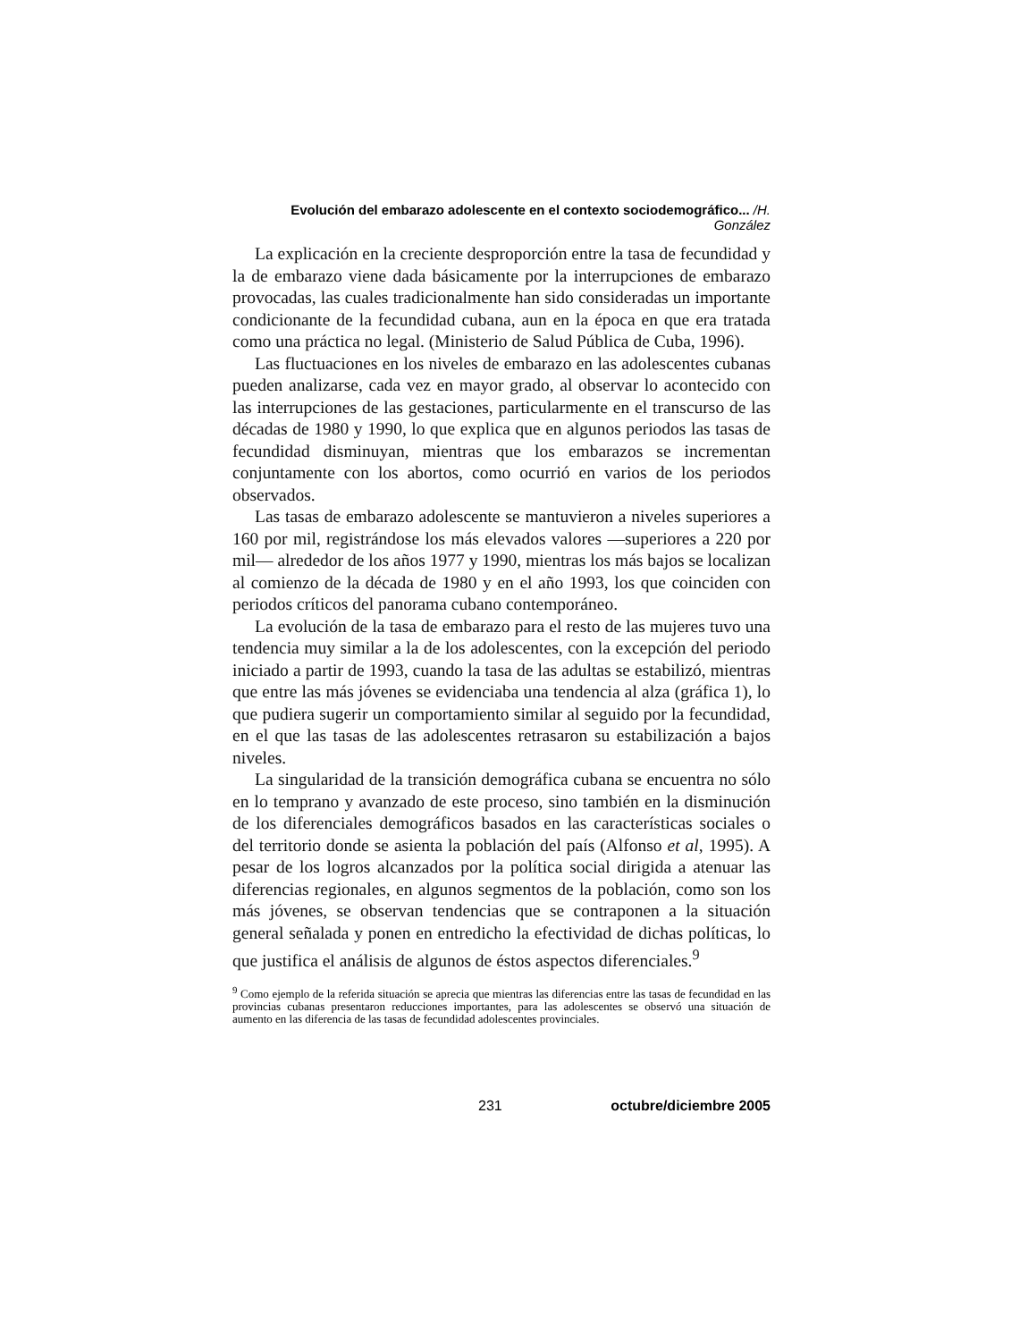Evolución del embarazo adolescente en el contexto sociodemográfico... /H. González
La explicación en la creciente desproporción entre la tasa de fecundidad y la de embarazo viene dada básicamente por la interrupciones de embarazo provocadas, las cuales tradicionalmente han sido consideradas un importante condicionante de la fecundidad cubana, aun en la época en que era tratada como una práctica no legal. (Ministerio de Salud Pública de Cuba, 1996).
Las fluctuaciones en los niveles de embarazo en las adolescentes cubanas pueden analizarse, cada vez en mayor grado, al observar lo acontecido con las interrupciones de las gestaciones, particularmente en el transcurso de las décadas de 1980 y 1990, lo que explica que en algunos periodos las tasas de fecundidad disminuyan, mientras que los embarazos se incrementan conjuntamente con los abortos, como ocurrió en varios de los periodos observados.
Las tasas de embarazo adolescente se mantuvieron a niveles superiores a 160 por mil, registrándose los más elevados valores —superiores a 220 por mil— alrededor de los años 1977 y 1990, mientras los más bajos se localizan al comienzo de la década de 1980 y en el año 1993, los que coinciden con periodos críticos del panorama cubano contemporáneo.
La evolución de la tasa de embarazo para el resto de las mujeres tuvo una tendencia muy similar a la de los adolescentes, con la excepción del periodo iniciado a partir de 1993, cuando la tasa de las adultas se estabilizó, mientras que entre las más jóvenes se evidenciaba una tendencia al alza (gráfica 1), lo que pudiera sugerir un comportamiento similar al seguido por la fecundidad, en el que las tasas de las adolescentes retrasaron su estabilización a bajos niveles.
La singularidad de la transición demográfica cubana se encuentra no sólo en lo temprano y avanzado de este proceso, sino también en la disminución de los diferenciales demográficos basados en las características sociales o del territorio donde se asienta la población del país (Alfonso et al, 1995). A pesar de los logros alcanzados por la política social dirigida a atenuar las diferencias regionales, en algunos segmentos de la población, como son los más jóvenes, se observan tendencias que se contraponen a la situación general señalada y ponen en entredicho la efectividad de dichas políticas, lo que justifica el análisis de algunos de éstos aspectos diferenciales.<sup>9</sup>
<sup>9</sup> Como ejemplo de la referida situación se aprecia que mientras las diferencias entre las tasas de fecundidad en las provincias cubanas presentaron reducciones importantes, para las adolescentes se observó una situación de aumento en las diferencia de las tasas de fecundidad adolescentes provinciales.
231 octubre/diciembre 2005